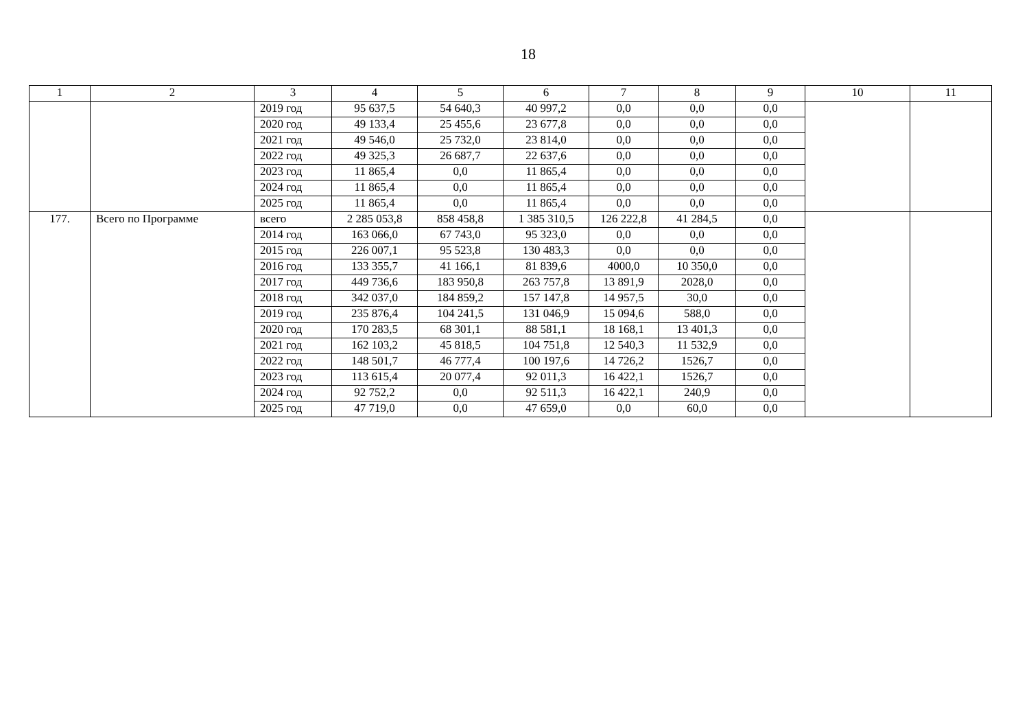18
| 1 | 2 | 3 | 4 | 5 | 6 | 7 | 8 | 9 | 10 | 11 |
| --- | --- | --- | --- | --- | --- | --- | --- | --- | --- | --- |
| | | 2019 год | 95 637,5 | 54 640,3 | 40 997,2 | 0,0 | 0,0 | 0,0 | | |
| | | 2020 год | 49 133,4 | 25 455,6 | 23 677,8 | 0,0 | 0,0 | 0,0 | | |
| | | 2021 год | 49 546,0 | 25 732,0 | 23 814,0 | 0,0 | 0,0 | 0,0 | | |
| | | 2022 год | 49 325,3 | 26 687,7 | 22 637,6 | 0,0 | 0,0 | 0,0 | | |
| | | 2023 год | 11 865,4 | 0,0 | 11 865,4 | 0,0 | 0,0 | 0,0 | | |
| | | 2024 год | 11 865,4 | 0,0 | 11 865,4 | 0,0 | 0,0 | 0,0 | | |
| | | 2025 год | 11 865,4 | 0,0 | 11 865,4 | 0,0 | 0,0 | 0,0 | | |
| 177. | Всего по Программе | всего | 2 285 053,8 | 858 458,8 | 1 385 310,5 | 126 222,8 | 41 284,5 | 0,0 | | |
| | | 2014 год | 163 066,0 | 67 743,0 | 95 323,0 | 0,0 | 0,0 | 0,0 | | |
| | | 2015 год | 226 007,1 | 95 523,8 | 130 483,3 | 0,0 | 0,0 | 0,0 | | |
| | | 2016 год | 133 355,7 | 41 166,1 | 81 839,6 | 4000,0 | 10 350,0 | 0,0 | | |
| | | 2017 год | 449 736,6 | 183 950,8 | 263 757,8 | 13 891,9 | 2028,0 | 0,0 | | |
| | | 2018 год | 342 037,0 | 184 859,2 | 157 147,8 | 14 957,5 | 30,0 | 0,0 | | |
| | | 2019 год | 235 876,4 | 104 241,5 | 131 046,9 | 15 094,6 | 588,0 | 0,0 | | |
| | | 2020 год | 170 283,5 | 68 301,1 | 88 581,1 | 18 168,1 | 13 401,3 | 0,0 | | |
| | | 2021 год | 162 103,2 | 45 818,5 | 104 751,8 | 12 540,3 | 11 532,9 | 0,0 | | |
| | | 2022 год | 148 501,7 | 46 777,4 | 100 197,6 | 14 726,2 | 1526,7 | 0,0 | | |
| | | 2023 год | 113 615,4 | 20 077,4 | 92 011,3 | 16 422,1 | 1526,7 | 0,0 | | |
| | | 2024 год | 92 752,2 | 0,0 | 92 511,3 | 16 422,1 | 240,9 | 0,0 | | |
| | | 2025 год | 47 719,0 | 0,0 | 47 659,0 | 0,0 | 60,0 | 0,0 | | |